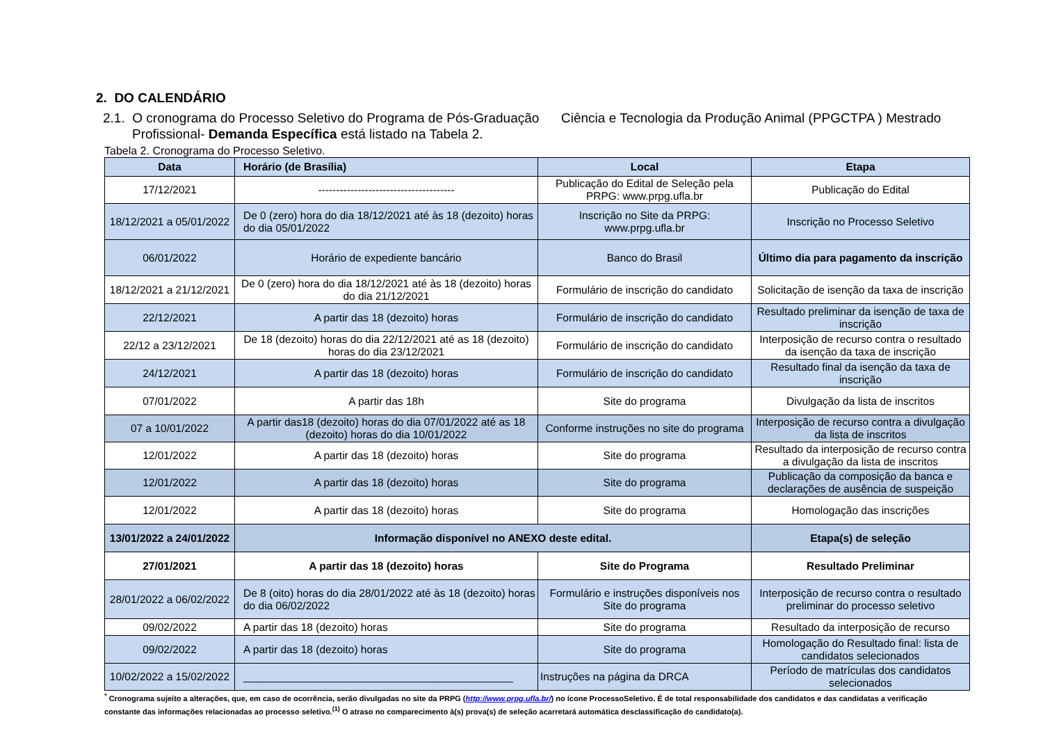2. DO CALENDÁRIO
2.1. O cronograma do Processo Seletivo do Programa de Pós-Graduação Ciência e Tecnologia da Produção Animal (PPGCTPA ) Mestrado Profissional- Demanda Específica está listado na Tabela 2.
Tabela 2. Cronograma do Processo Seletivo.
| Data | Horário (de Brasília) | Local | Etapa |
| --- | --- | --- | --- |
| 17/12/2021 | -------------------------------------- | Publicação do Edital de Seleção pela PRPG: www.prpg.ufla.br | Publicação do Edital |
| 18/12/2021 a 05/01/2022 | De 0 (zero) hora do dia 18/12/2021 até às 18 (dezoito) horas do dia 05/01/2022 | Inscrição no Site da PRPG: www.prpg.ufla.br | Inscrição no Processo Seletivo |
| 06/01/2022 | Horário de expediente bancário | Banco do Brasil | Último dia para pagamento da inscrição |
| 18/12/2021 a 21/12/2021 | De 0 (zero) hora do dia 18/12/2021 até às 18 (dezoito) horas do dia 21/12/2021 | Formulário de inscrição do candidato | Solicitação de isenção da taxa de inscrição |
| 22/12/2021 | A partir das 18 (dezoito) horas | Formulário de inscrição do candidato | Resultado preliminar da isenção de taxa de inscrição |
| 22/12 a 23/12/2021 | De 18 (dezoito) horas do dia 22/12/2021 até as 18 (dezoito) horas do dia 23/12/2021 | Formulário de inscrição do candidato | Interposição de recurso contra o resultado da isenção da taxa de inscrição |
| 24/12/2021 | A partir das 18 (dezoito) horas | Formulário de inscrição do candidato | Resultado final da isenção da taxa de inscrição |
| 07/01/2022 | A partir das 18h | Site do programa | Divulgação da lista de inscritos |
| 07 a 10/01/2022 | A partir das18 (dezoito) horas do dia 07/01/2022 até as 18 (dezoito) horas do dia 10/01/2022 | Conforme instruções no site do programa | Interposição de recurso contra a divulgação da lista de inscritos |
| 12/01/2022 | A partir das 18 (dezoito) horas | Site do programa | Resultado da interposição de recurso contra a divulgação da lista de inscritos |
| 12/01/2022 | A partir das 18 (dezoito) horas | Site do programa | Publicação da composição da banca e declarações de ausência de suspeição |
| 12/01/2022 | A partir das 18 (dezoito) horas | Site do programa | Homologação das inscrições |
| 13/01/2022 a 24/01/2022 | Informação disponível no ANEXO deste edital. | | Etapa(s) de seleção |
| 27/01/2021 | A partir das 18 (dezoito) horas | Site do Programa | Resultado Preliminar |
| 28/01/2022 a 06/02/2022 | De 8 (oito) horas do dia 28/01/2022 até às 18 (dezoito) horas do dia 06/02/2022 | Formulário e instruções disponíveis nos Site do programa | Interposição de recurso contra o resultado preliminar do processo seletivo |
| 09/02/2022 | A partir das 18 (dezoito) horas | Site do programa | Resultado da interposição de recurso |
| 09/02/2022 | A partir das 18 (dezoito) horas | Site do programa | Homologação do Resultado final: lista de candidatos selecionados |
| 10/02/2022 a 15/02/2022 | _____________________________________________ | Instruções na página da DRCA | Período de matrículas dos candidatos selecionados |
<sup>*</sup> Cronograma sujeito a alterações, que, em caso de ocorrência, serão divulgadas no site da PRPG (http://www.prpg.ufla.br/) no ícone ProcessoSeletivo. É de total responsabilidade dos candidatos e das candidatas a verificação constante das informações relacionadas ao processo seletivo.<sup>(1)</sup> O atraso no comparecimento à(s) prova(s) de seleção acarretará automática desclassificação do candidato(a).